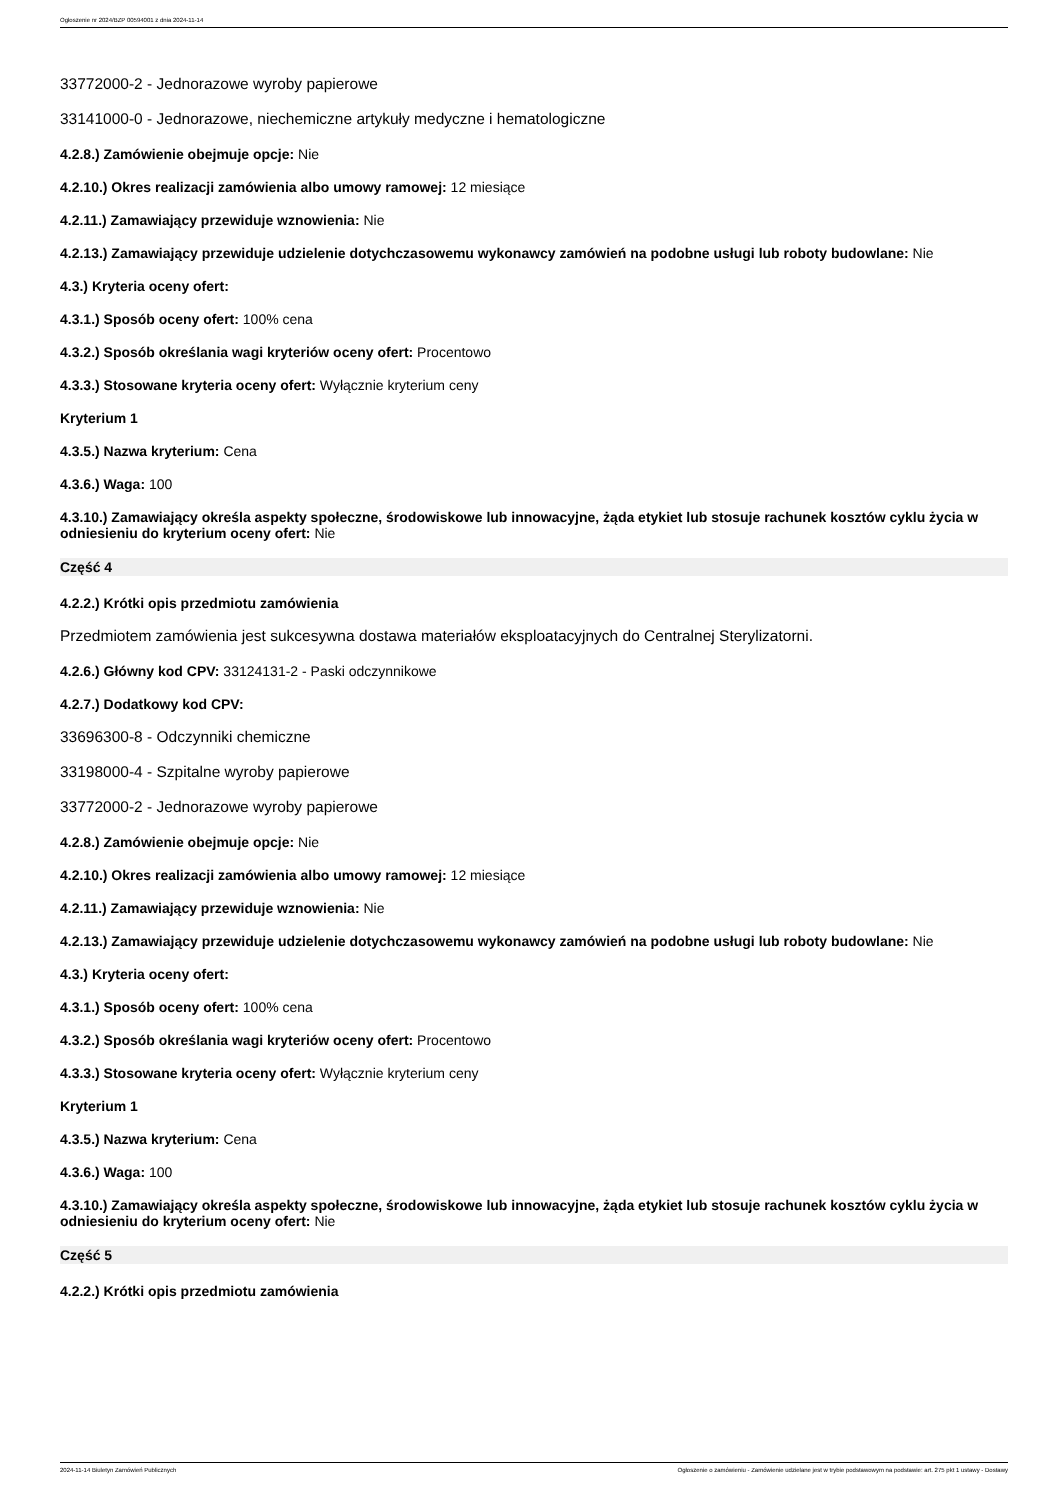Ogłoszenie nr 2024/BZP 00594001 z dnia 2024-11-14
33772000-2 - Jednorazowe wyroby papierowe
33141000-0 - Jednorazowe, niechemiczne artykuły medyczne i hematologiczne
4.2.8.) Zamówienie obejmuje opcje: Nie
4.2.10.) Okres realizacji zamówienia albo umowy ramowej: 12 miesiące
4.2.11.) Zamawiający przewiduje wznowienia: Nie
4.2.13.) Zamawiający przewiduje udzielenie dotychczasowemu wykonawcy zamówień na podobne usługi lub roboty budowlane: Nie
4.3.) Kryteria oceny ofert:
4.3.1.) Sposób oceny ofert: 100% cena
4.3.2.) Sposób określania wagi kryteriów oceny ofert: Procentowo
4.3.3.) Stosowane kryteria oceny ofert: Wyłącznie kryterium ceny
Kryterium 1
4.3.5.) Nazwa kryterium: Cena
4.3.6.) Waga: 100
4.3.10.) Zamawiający określa aspekty społeczne, środowiskowe lub innowacyjne, żąda etykiet lub stosuje rachunek kosztów cyklu życia w odniesieniu do kryterium oceny ofert: Nie
Część 4
4.2.2.) Krótki opis przedmiotu zamówienia
Przedmiotem zamówienia jest sukcesywna dostawa materiałów eksploatacyjnych do Centralnej Sterylizatorni.
4.2.6.) Główny kod CPV: 33124131-2 - Paski odczynnikowe
4.2.7.) Dodatkowy kod CPV:
33696300-8 - Odczynniki chemiczne
33198000-4 - Szpitalne wyroby papierowe
33772000-2 - Jednorazowe wyroby papierowe
4.2.8.) Zamówienie obejmuje opcje: Nie
4.2.10.) Okres realizacji zamówienia albo umowy ramowej: 12 miesiące
4.2.11.) Zamawiający przewiduje wznowienia: Nie
4.2.13.) Zamawiający przewiduje udzielenie dotychczasowemu wykonawcy zamówień na podobne usługi lub roboty budowlane: Nie
4.3.) Kryteria oceny ofert:
4.3.1.) Sposób oceny ofert: 100% cena
4.3.2.) Sposób określania wagi kryteriów oceny ofert: Procentowo
4.3.3.) Stosowane kryteria oceny ofert: Wyłącznie kryterium ceny
Kryterium 1
4.3.5.) Nazwa kryterium: Cena
4.3.6.) Waga: 100
4.3.10.) Zamawiający określa aspekty społeczne, środowiskowe lub innowacyjne, żąda etykiet lub stosuje rachunek kosztów cyklu życia w odniesieniu do kryterium oceny ofert: Nie
Część 5
4.2.2.) Krótki opis przedmiotu zamówienia
2024-11-14 Biuletyn Zamówień Publicznych Ogłoszenie o zamówieniu - Zamówienie udzielane jest w trybie podstawowym na podstawie: art. 275 pkt 1 ustawy - Dostawy